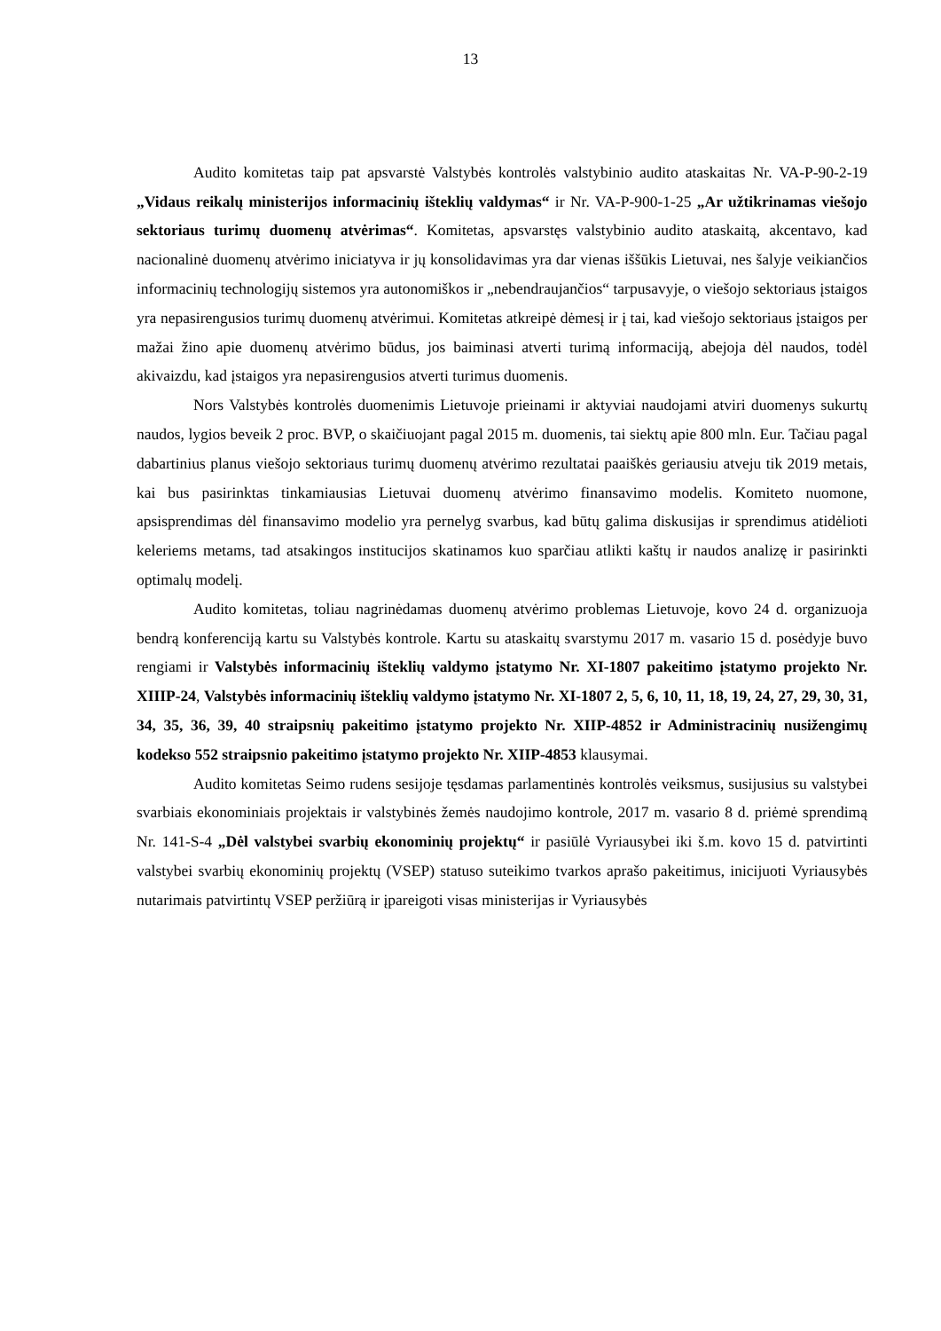13
Audito komitetas taip pat apsvarstė Valstybės kontrolės valstybinio audito ataskaitas Nr. VA-P-90-2-19 „Vidaus reikalų ministerijos informacinių išteklių valdymas“ ir Nr. VA-P-900-1-25 „Ar užtikrinamas viešojo sektoriaus turimų duomenų atvėrimas“. Komitetas, apsvarstęs valstybinio audito ataskaitą, akcentavo, kad nacionalinė duomenų atvėrimo iniciatyva ir jų konsolidavimas yra dar vienas iššūkis Lietuvai, nes šalyje veikiančios informacinių technologijų sistemos yra autonomiškos ir „nebendraujančios“ tarpusavyje, o viešojo sektoriaus įstaigos yra nepasirengusios turimų duomenų atvėrimui. Komitetas atkreipė dėmesį ir į tai, kad viešojo sektoriaus įstaigos per mažai žino apie duomenų atvėrimo būdus, jos baiminasi atverti turimą informaciją, abejoja dėl naudos, todėl akivaizdu, kad įstaigos yra nepasirengusios atverti turimus duomenis.
Nors Valstybės kontrolės duomenimis Lietuvoje prieinami ir aktyviai naudojami atviri duomenys sukurtų naudos, lygios beveik 2 proc. BVP, o skaičiuojant pagal 2015 m. duomenis, tai siektų apie 800 mln. Eur. Tačiau pagal dabartinius planus viešojo sektoriaus turimų duomenų atvėrimo rezultatai paaiškės geriausiu atveju tik 2019 metais, kai bus pasirinktas tinkamiausias Lietuvai duomenų atvėrimo finansavimo modelis. Komiteto nuomone, apsisprendimas dėl finansavimo modelio yra pernelyg svarbus, kad būtų galima diskusijas ir sprendimus atidėlioti keleriems metams, tad atsakingos institucijos skatinamos kuo sparčiau atlikti kaštų ir naudos analizę ir pasirinkti optimalų modelį.
Audito komitetas, toliau nagrinėdamas duomenų atvėrimo problemas Lietuvoje, kovo 24 d. organizuoja bendrą konferenciją kartu su Valstybės kontrole. Kartu su ataskaitų svarstymu 2017 m. vasario 15 d. posėdyje buvo rengiami ir Valstybės informacinių išteklių valdymo įstatymo Nr. XI-1807 pakeitimo įstatymo projekto Nr. XIIIP-24, Valstybės informacinių išteklių valdymo įstatymo Nr. XI-1807 2, 5, 6, 10, 11, 18, 19, 24, 27, 29, 30, 31, 34, 35, 36, 39, 40 straipsnių pakeitimo įstatymo projekto Nr. XIIP-4852 ir Administracinių nusižengimų kodekso 552 straipsnio pakeitimo įstatymo projekto Nr. XIIP-4853 klausymai.
Audito komitetas Seimo rudens sesijoje tęsdamas parlamentinės kontrolės veiksmus, susijusius su valstybei svarbiais ekonominiais projektais ir valstybinės žemės naudojimo kontrole, 2017 m. vasario 8 d. priėmė sprendimą Nr. 141-S-4 „Dėl valstybei svarbių ekonominių projektų“ ir pasiūlė Vyriausybei iki š.m. kovo 15 d. patvirtinti valstybei svarbių ekonominių projektų (VSEP) statuso suteikimo tvarkos aprašo pakeitimus, inicijuoti Vyriausybės nutarimais patvirtintų VSEP peržiūrą ir įpareigoti visas ministerijas ir Vyriausybės